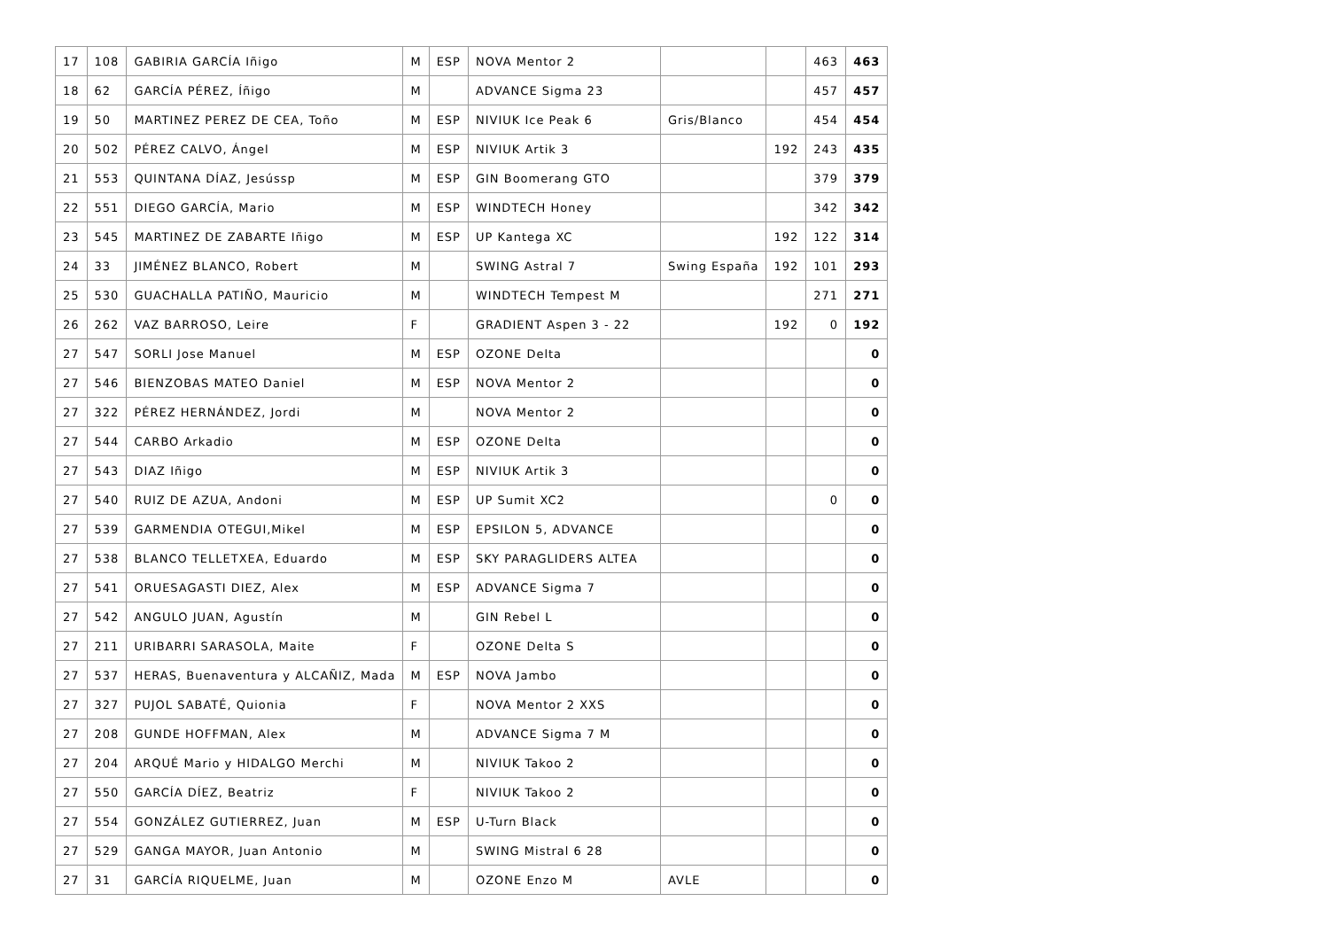| 17 | 108 | GABIRIA GARCÍA Iñigo | M | ESP | NOVA Mentor 2 | | | 463 | 463 |
| 18 | 62 | GARCÍA PÉREZ, Íñigo | M | | ADVANCE Sigma 23 | | | 457 | 457 |
| 19 | 50 | MARTINEZ PEREZ DE CEA, Toño | M | ESP | NIVIUK Ice Peak 6 | Gris/Blanco | | 454 | 454 |
| 20 | 502 | PÉREZ CALVO, Ángel | M | ESP | NIVIUK Artik 3 | | 192 | 243 | 435 |
| 21 | 553 | QUINTANA DÍAZ, Jesússp | M | ESP | GIN Boomerang GTO | | | 379 | 379 |
| 22 | 551 | DIEGO GARCÍA, Mario | M | ESP | WINDTECH Honey | | | 342 | 342 |
| 23 | 545 | MARTINEZ DE ZABARTE Iñigo | M | ESP | UP Kantega XC | | 192 | 122 | 314 |
| 24 | 33 | JIMÉNEZ BLANCO, Robert | M | | SWING Astral 7 | Swing España | 192 | 101 | 293 |
| 25 | 530 | GUACHALLA PATIÑO, Mauricio | M | | WINDTECH Tempest M | | | 271 | 271 |
| 26 | 262 | VAZ BARROSO, Leire | F | | GRADIENT Aspen 3 - 22 | | 192 | 0 | 192 |
| 27 | 547 | SORLI Jose Manuel | M | ESP | OZONE Delta | | | | 0 |
| 27 | 546 | BIENZOBAS MATEO Daniel | M | ESP | NOVA Mentor 2 | | | | 0 |
| 27 | 322 | PÉREZ HERNÁNDEZ, Jordi | M | | NOVA Mentor 2 | | | | 0 |
| 27 | 544 | CARBO Arkadio | M | ESP | OZONE Delta | | | | 0 |
| 27 | 543 | DIAZ Iñigo | M | ESP | NIVIUK Artik 3 | | | | 0 |
| 27 | 540 | RUIZ DE AZUA, Andoni | M | ESP | UP Sumit XC2 | | | 0 | 0 |
| 27 | 539 | GARMENDIA OTEGUI,Mikel | M | ESP | EPSILON 5, ADVANCE | | | | 0 |
| 27 | 538 | BLANCO TELLETXEA, Eduardo | M | ESP | SKY PARAGLIDERS ALTEA | | | | 0 |
| 27 | 541 | ORUESAGASTI DIEZ, Alex | M | ESP | ADVANCE Sigma 7 | | | | 0 |
| 27 | 542 | ANGULO JUAN, Agustín | M | | GIN Rebel L | | | | 0 |
| 27 | 211 | URIBARRI SARASOLA, Maite | F | | OZONE Delta S | | | | 0 |
| 27 | 537 | HERAS, Buenaventura y ALCAÑIZ, Mada | M | ESP | NOVA Jambo | | | | 0 |
| 27 | 327 | PUJOL SABATÉ, Quionia | F | | NOVA Mentor 2 XXS | | | | 0 |
| 27 | 208 | GUNDE HOFFMAN, Alex | M | | ADVANCE Sigma 7 M | | | | 0 |
| 27 | 204 | ARQUÉ Mario y HIDALGO Merchi | M | | NIVIUK Takoo 2 | | | | 0 |
| 27 | 550 | GARCÍA DÍEZ, Beatriz | F | | NIVIUK Takoo 2 | | | | 0 |
| 27 | 554 | GONZÁLEZ GUTIERREZ, Juan | M | ESP | U-Turn Black | | | | 0 |
| 27 | 529 | GANGA MAYOR, Juan Antonio | M | | SWING Mistral 6 28 | | | | 0 |
| 27 | 31 | GARCÍA RIQUELME, Juan | M | | OZONE Enzo M | AVLE | | | 0 |